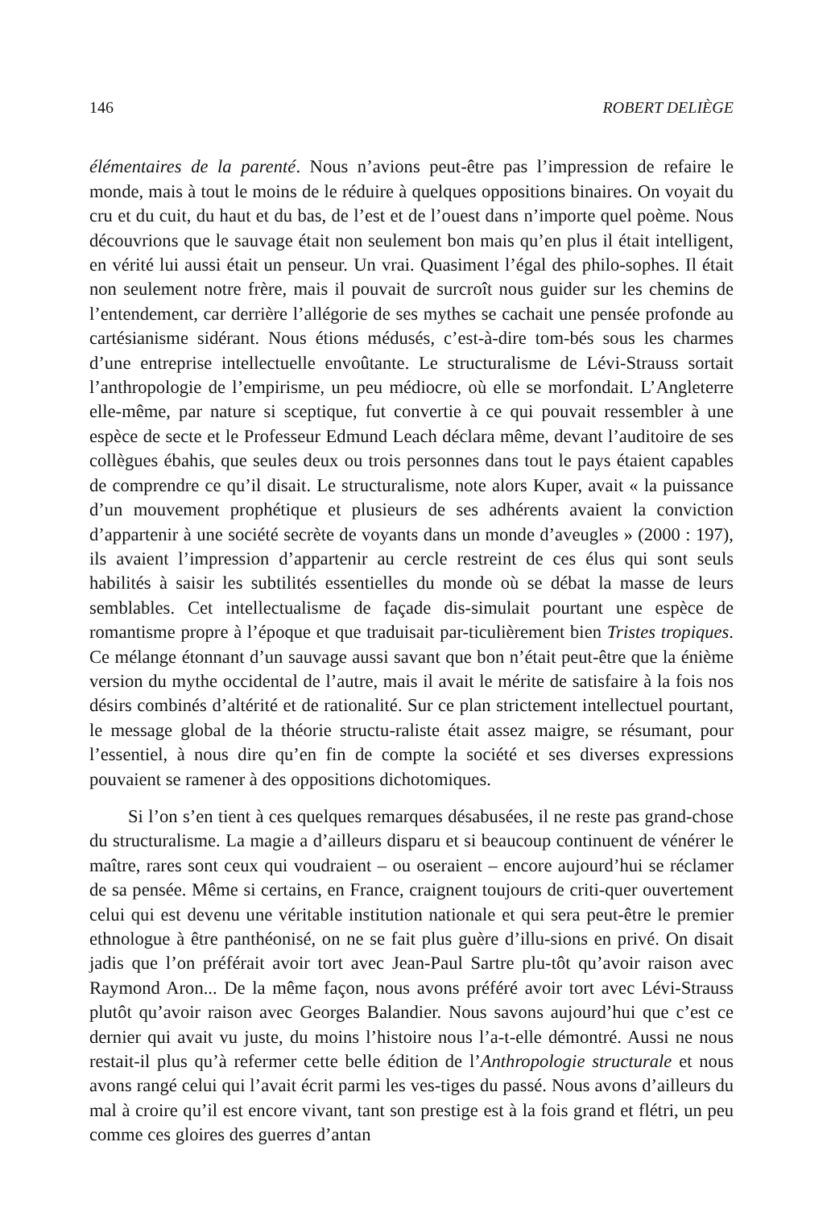146 ROBERT DELIÈGE
élémentaires de la parenté. Nous n’avions peut-être pas l’impression de refaire le monde, mais à tout le moins de le réduire à quelques oppositions binaires. On voyait du cru et du cuit, du haut et du bas, de l’est et de l’ouest dans n’importe quel poème. Nous découvrions que le sauvage était non seulement bon mais qu’en plus il était intelligent, en vérité lui aussi était un penseur. Un vrai. Quasiment l’égal des philo-sophes. Il était non seulement notre frère, mais il pouvait de surcroît nous guider sur les chemins de l’entendement, car derrière l’allégorie de ses mythes se cachait une pensée profonde au cartésianisme sidérant. Nous étions médusés, c’est-à-dire tom-bés sous les charmes d’une entreprise intellectuelle envoûtante. Le structuralisme de Lévi-Strauss sortait l’anthropologie de l’empirisme, un peu médiocre, où elle se morfondait. L’Angleterre elle-même, par nature si sceptique, fut convertie à ce qui pouvait ressembler à une espèce de secte et le Professeur Edmund Leach déclara même, devant l’auditoire de ses collègues ébahis, que seules deux ou trois personnes dans tout le pays étaient capables de comprendre ce qu’il disait. Le structuralisme, note alors Kuper, avait « la puissance d’un mouvement prophétique et plusieurs de ses adhérents avaient la conviction d’appartenir à une société secrète de voyants dans un monde d’aveugles » (2000 : 197), ils avaient l’impression d’appartenir au cercle restreint de ces élus qui sont seuls habilités à saisir les subtilités essentielles du monde où se débat la masse de leurs semblables. Cet intellectualisme de façade dis-simulait pourtant une espèce de romantisme propre à l’époque et que traduisait par-ticulièrement bien Tristes tropiques. Ce mélange étonnant d’un sauvage aussi savant que bon n’était peut-être que la énième version du mythe occidental de l’autre, mais il avait le mérite de satisfaire à la fois nos désirs combinés d’altérité et de rationalité. Sur ce plan strictement intellectuel pourtant, le message global de la théorie structu-raliste était assez maigre, se résumant, pour l’essentiel, à nous dire qu’en fin de compte la société et ses diverses expressions pouvaient se ramener à des oppositions dichotomiques.
Si l’on s’en tient à ces quelques remarques désabusées, il ne reste pas grand-chose du structuralisme. La magie a d’ailleurs disparu et si beaucoup continuent de vénérer le maître, rares sont ceux qui voudraient – ou oseraient – encore aujourd’hui se réclamer de sa pensée. Même si certains, en France, craignent toujours de criti-quer ouvertement celui qui est devenu une véritable institution nationale et qui sera peut-être le premier ethnologue à être panthéonisé, on ne se fait plus guère d’illu-sions en privé. On disait jadis que l’on préférait avoir tort avec Jean-Paul Sartre plu-tôt qu’avoir raison avec Raymond Aron... De la même façon, nous avons préféré avoir tort avec Lévi-Strauss plutôt qu’avoir raison avec Georges Balandier. Nous savons aujourd’hui que c’est ce dernier qui avait vu juste, du moins l’histoire nous l’a-t-elle démontré. Aussi ne nous restait-il plus qu’à refermer cette belle édition de l’Anthropologie structurale et nous avons rangé celui qui l’avait écrit parmi les ves-tiges du passé. Nous avons d’ailleurs du mal à croire qu’il est encore vivant, tant son prestige est à la fois grand et flétri, un peu comme ces gloires des guerres d’antan